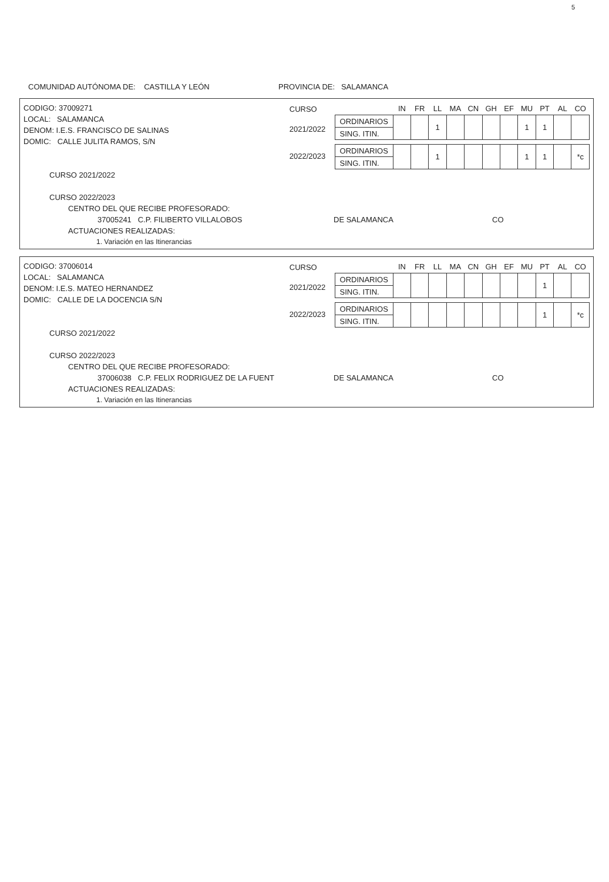5
COMUNIDAD AUTÓNOMA DE: CASTILLA Y LEÓN PROVINCIA DE: SALAMANCA
CODIGO: 37009271
LOCAL: SALAMANCA
DENOM: I.E.S. FRANCISCO DE SALINAS
DOMIC: CALLE JULITA RAMOS, S/N
CURSO
2021/2022
2022/2023
| | IN | FR | LL | MA | CN | GH | EF | MU | PT | AL | CO |
| --- | --- | --- | --- | --- | --- | --- | --- | --- | --- | --- | --- |
| ORDINARIOS | | | 1 | | | | | 1 | 1 | | |
| SING. ITIN. | | | | | | | | | | | |
| ORDINARIOS | | | 1 | | | | | 1 | 1 | | *c |
| SING. ITIN. | | | | | | | | | | | |
CURSO 2021/2022
CURSO 2022/2023
CENTRO DEL QUE RECIBE PROFESORADO:
37005241 C.P. FILIBERTO VILLALOBOS DE SALAMANCA CO
ACTUACIONES REALIZADAS:
1. Variación en las Itinerancias
CODIGO: 37006014
LOCAL: SALAMANCA
DENOM: I.E.S. MATEO HERNANDEZ
DOMIC: CALLE DE LA DOCENCIA S/N
CURSO
2021/2022
2022/2023
| | IN | FR | LL | MA | CN | GH | EF | MU | PT | AL | CO |
| --- | --- | --- | --- | --- | --- | --- | --- | --- | --- | --- | --- |
| ORDINARIOS | | | | | | | | | 1 | | |
| SING. ITIN. | | | | | | | | | | | |
| ORDINARIOS | | | | | | | | | 1 | | *c |
| SING. ITIN. | | | | | | | | | | | |
CURSO 2021/2022
CURSO 2022/2023
CENTRO DEL QUE RECIBE PROFESORADO:
37006038 C.P. FELIX RODRIGUEZ DE LA FUENT DE SALAMANCA CO
ACTUACIONES REALIZADAS:
1. Variación en las Itinerancias